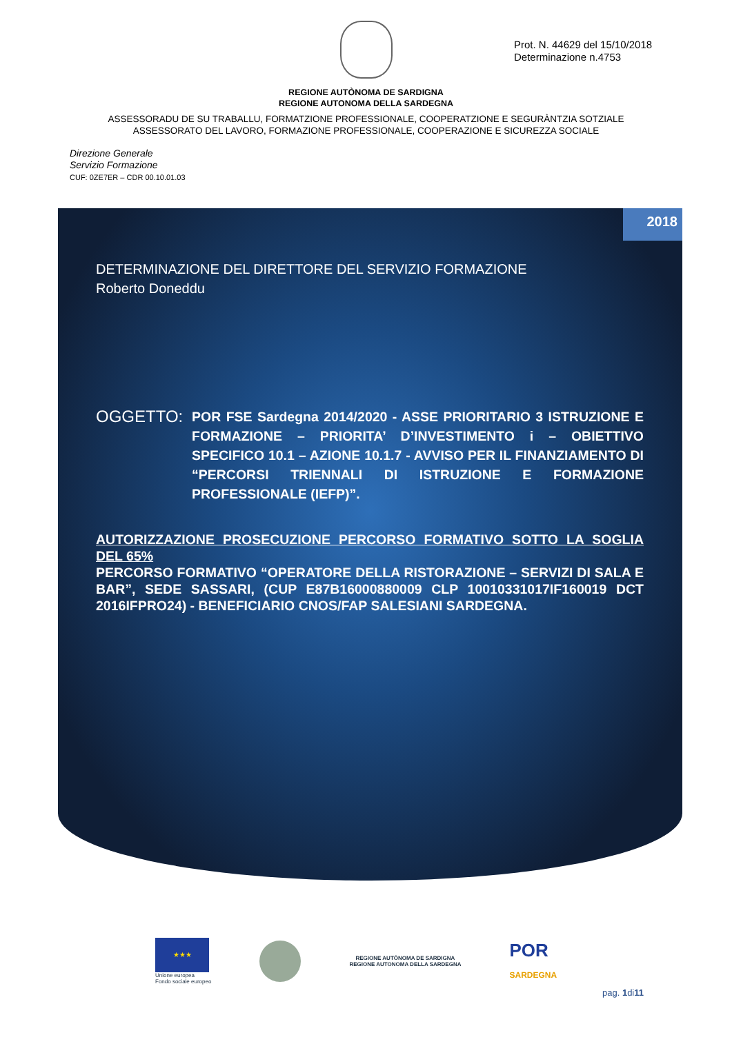Prot. N. 44629 del 15/10/2018
Determinazione n.4753
REGIONE AUTÒNOMA DE SARDIGNA
REGIONE AUTONOMA DELLA SARDEGNA
ASSESSORADU DE SU TRABALLU, FORMATZIONE PROFESSIONALE, COOPERATZIONE E SEGURÀNTZIA SOTZIALE
ASSESSORATO DEL LAVORO, FORMAZIONE PROFESSIONALE, COOPERAZIONE E SICUREZZA SOCIALE
Direzione Generale
Servizio Formazione
CUF: 0ZE7ER – CDR 00.10.01.03
2018
DETERMINAZIONE DEL DIRETTORE DEL SERVIZIO FORMAZIONE
Roberto Doneddu
OGGETTO:
POR FSE Sardegna 2014/2020 - ASSE PRIORITARIO 3 ISTRUZIONE E FORMAZIONE – PRIORITA’ D’INVESTIMENTO i – OBIETTIVO SPECIFICO 10.1 – AZIONE 10.1.7 - AVVISO PER IL FINANZIAMENTO DI “PERCORSI TRIENNALI DI ISTRUZIONE E FORMAZIONE PROFESSIONALE (IEFP)”.
AUTORIZZAZIONE PROSECUZIONE PERCORSO FORMATIVO SOTTO LA SOGLIA DEL 65%
PERCORSO FORMATIVO “OPERATORE DELLA RISTORAZIONE – SERVIZI DI SALA E BAR”, SEDE SASSARI, (CUP E87B16000880009 CLP 10010331017IF160019 DCT 2016IFPRO24) - BENEFICIARIO CNOS/FAP SALESIANI SARDEGNA.
★★★
Unione europea
Fondo sociale europeo
REGIONE AUTÒNOMA DE SARDIGNA
REGIONE AUTONOMA DELLA SARDEGNA
POR
SARDEGNA
pag. 1di11